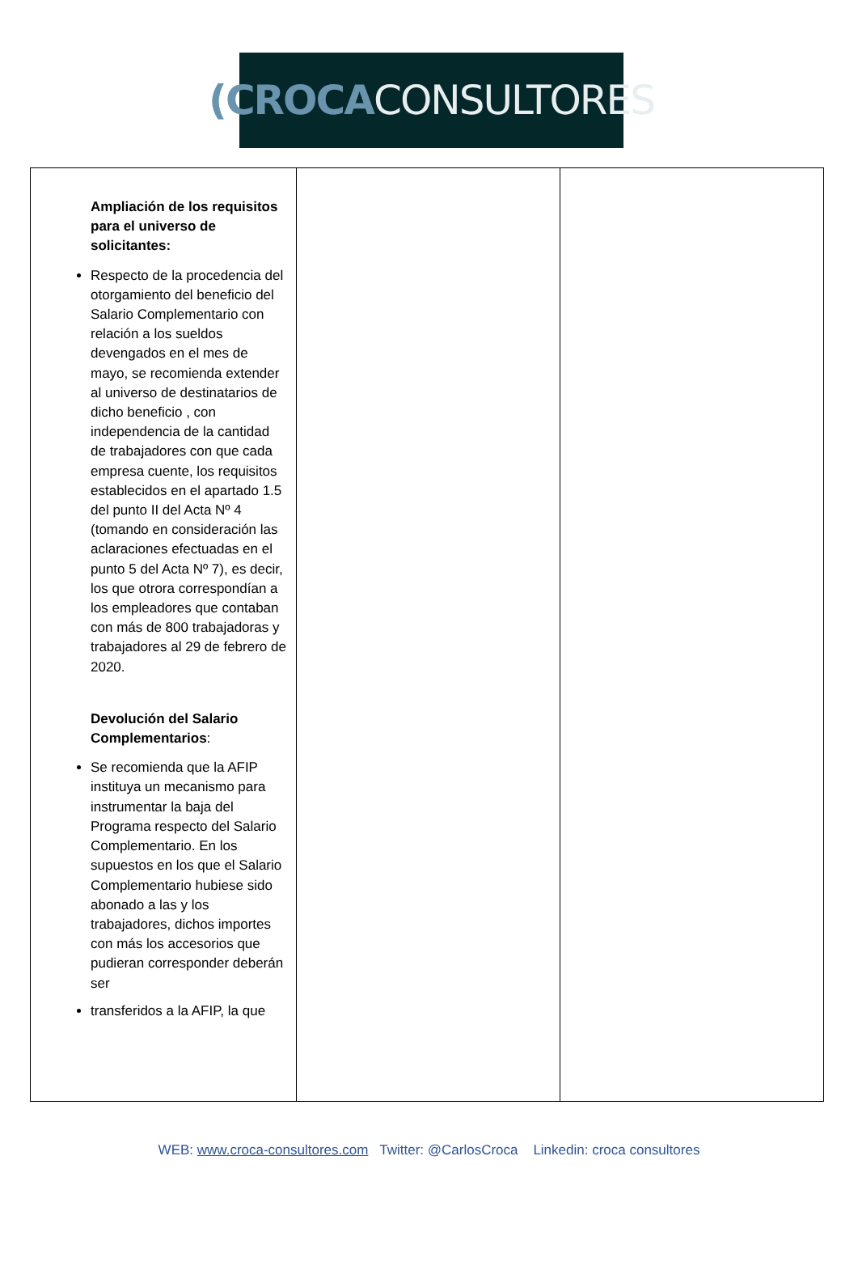(CROCA CONSULTORES
| Ampliación de los requisitos para el universo de solicitantes: Respecto de la procedencia del otorgamiento del beneficio del Salario Complementario con relación a los sueldos devengados en el mes de mayo, se recomienda extender al universo de destinatarios de dicho beneficio , con independencia de la cantidad de trabajadores con que cada empresa cuente, los requisitos establecidos en el apartado 1.5 del punto II del Acta Nº 4 (tomando en consideración las aclaraciones efectuadas en el punto 5 del Acta Nº 7), es decir, los que otrora correspondían a los empleadores que contaban con más de 800 trabajadoras y trabajadores al 29 de febrero de 2020. Devolución del Salario Complementarios : Se recomienda que la AFIP instituya un mecanismo para instrumentar la baja del Programa respecto del Salario Complementario. En los supuestos en los que el Salario Complementario hubiese sido abonado a las y los trabajadores, dichos importes con más los accesorios que pudieran corresponder deberán ser transferidos a la AFIP, la que | | |
WEB: www.croca-consultores.com Twitter: @CarlosCroca Linkedin: croca consultores